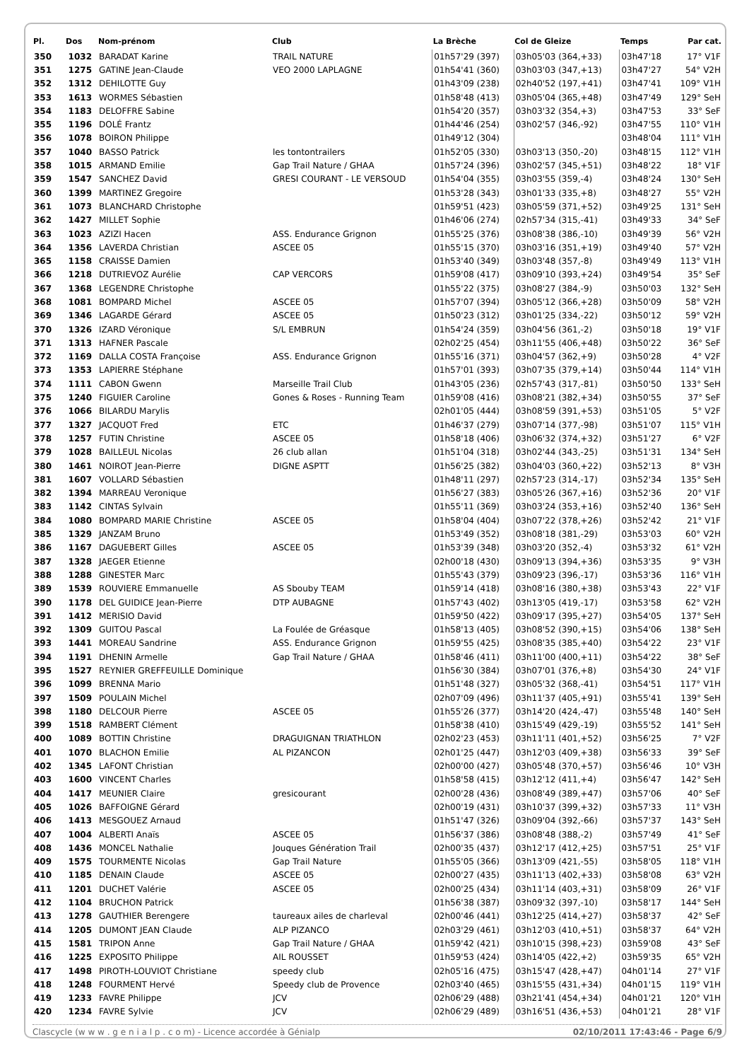| Pl. | Dos | Nom-prénom | Club | La Brèche | Col de Gleize | Temps | Par cat. |
| --- | --- | --- | --- | --- | --- | --- | --- |
| 350 | 1032 | BARADAT Karine | TRAIL NATURE | 01h57'29 (397) | 03h05'03 (364,+33) | 03h47'18 | 17° V1F |
| 351 | 1275 | GATINE Jean-Claude | VEO 2000 LAPLAGNE | 01h54'41 (360) | 03h03'03 (347,+13) | 03h47'27 | 54° V2H |
| 352 | 1312 | DEHILOTTE Guy | | 01h43'09 (238) | 02h40'52 (197,+41) | 03h47'41 | 109° V1H |
| 353 | 1613 | WORMES Sébastien | | 01h58'48 (413) | 03h05'04 (365,+48) | 03h47'49 | 129° SeH |
| 354 | 1183 | DELOFFRE Sabine | | 01h54'20 (357) | 03h03'32 (354,+3) | 03h47'53 | 33° SeF |
| 355 | 1196 | DOLÉ Frantz | | 01h44'46 (254) | 03h02'57 (346,-92) | 03h47'55 | 110° V1H |
| 356 | 1078 | BOIRON Philippe | | 01h49'12 (304) | | 03h48'04 | 111° V1H |
| 357 | 1040 | BASSO Patrick | les tontontrailers | 01h52'05 (330) | 03h03'13 (350,-20) | 03h48'15 | 112° V1H |
| 358 | 1015 | ARMAND Emilie | Gap Trail Nature / GHAA | 01h57'24 (396) | 03h02'57 (345,+51) | 03h48'22 | 18° V1F |
| 359 | 1547 | SANCHEZ David | GRESI COURANT - LE VERSOUD | 01h54'04 (355) | 03h03'55 (359,-4) | 03h48'24 | 130° SeH |
| 360 | 1399 | MARTINEZ Gregoire | | 01h53'28 (343) | 03h01'33 (335,+8) | 03h48'27 | 55° V2H |
| 361 | 1073 | BLANCHARD Christophe | | 01h59'51 (423) | 03h05'59 (371,+52) | 03h49'25 | 131° SeH |
| 362 | 1427 | MILLET Sophie | | 01h46'06 (274) | 02h57'34 (315,-41) | 03h49'33 | 34° SeF |
| 363 | 1023 | AZIZI Hacen | ASS. Endurance Grignon | 01h55'25 (376) | 03h08'38 (386,-10) | 03h49'39 | 56° V2H |
| 364 | 1356 | LAVERDA Christian | ASCEE 05 | 01h55'15 (370) | 03h03'16 (351,+19) | 03h49'40 | 57° V2H |
| 365 | 1158 | CRAISSE Damien | | 01h53'40 (349) | 03h03'48 (357,-8) | 03h49'49 | 113° V1H |
| 366 | 1218 | DUTRIEVOZ Aurélie | CAP VERCORS | 01h59'08 (417) | 03h09'10 (393,+24) | 03h49'54 | 35° SeF |
| 367 | 1368 | LEGENDRE Christophe | | 01h55'22 (375) | 03h08'27 (384,-9) | 03h50'03 | 132° SeH |
| 368 | 1081 | BOMPARD Michel | ASCEE 05 | 01h57'07 (394) | 03h05'12 (366,+28) | 03h50'09 | 58° V2H |
| 369 | 1346 | LAGARDE Gérard | ASCEE 05 | 01h50'23 (312) | 03h01'25 (334,-22) | 03h50'12 | 59° V2H |
| 370 | 1326 | IZARD Véronique | S/L EMBRUN | 01h54'24 (359) | 03h04'56 (361,-2) | 03h50'18 | 19° V1F |
| 371 | 1313 | HAFNER Pascale | | 02h02'25 (454) | 03h11'55 (406,+48) | 03h50'22 | 36° SeF |
| 372 | 1169 | DALLA COSTA Françoise | ASS. Endurance Grignon | 01h55'16 (371) | 03h04'57 (362,+9) | 03h50'28 | 4° V2F |
| 373 | 1353 | LAPIERRE Stéphane | | 01h57'01 (393) | 03h07'35 (379,+14) | 03h50'44 | 114° V1H |
| 374 | 1111 | CABON Gwenn | Marseille Trail Club | 01h43'05 (236) | 02h57'43 (317,-81) | 03h50'50 | 133° SeH |
| 375 | 1240 | FIGUIER Caroline | Gones & Roses - Running Team | 01h59'08 (416) | 03h08'21 (382,+34) | 03h50'55 | 37° SeF |
| 376 | 1066 | BILARDU Marylis | | 02h01'05 (444) | 03h08'59 (391,+53) | 03h51'05 | 5° V2F |
| 377 | 1327 | JACQUOT Fred | ETC | 01h46'37 (279) | 03h07'14 (377,-98) | 03h51'07 | 115° V1H |
| 378 | 1257 | FUTIN Christine | ASCEE 05 | 01h58'18 (406) | 03h06'32 (374,+32) | 03h51'27 | 6° V2F |
| 379 | 1028 | BAILLEUL Nicolas | 26 club allan | 01h51'04 (318) | 03h02'44 (343,-25) | 03h51'31 | 134° SeH |
| 380 | 1461 | NOIROT Jean-Pierre | DIGNE ASPTT | 01h56'25 (382) | 03h04'03 (360,+22) | 03h52'13 | 8° V3H |
| 381 | 1607 | VOLLARD Sébastien | | 01h48'11 (297) | 02h57'23 (314,-17) | 03h52'34 | 135° SeH |
| 382 | 1394 | MARREAU Veronique | | 01h56'27 (383) | 03h05'26 (367,+16) | 03h52'36 | 20° V1F |
| 383 | 1142 | CINTAS Sylvain | | 01h55'11 (369) | 03h03'24 (353,+16) | 03h52'40 | 136° SeH |
| 384 | 1080 | BOMPARD MARIE Christine | ASCEE 05 | 01h58'04 (404) | 03h07'22 (378,+26) | 03h52'42 | 21° V1F |
| 385 | 1329 | JANZAM Bruno | | 01h53'49 (352) | 03h08'18 (381,-29) | 03h53'03 | 60° V2H |
| 386 | 1167 | DAGUEBERT Gilles | ASCEE 05 | 01h53'39 (348) | 03h03'20 (352,-4) | 03h53'32 | 61° V2H |
| 387 | 1328 | JAEGER Etienne | | 02h00'18 (430) | 03h09'13 (394,+36) | 03h53'35 | 9° V3H |
| 388 | 1288 | GINESTER Marc | | 01h55'43 (379) | 03h09'23 (396,-17) | 03h53'36 | 116° V1H |
| 389 | 1539 | ROUVIERE Emmanuelle | AS Sbouby TEAM | 01h59'14 (418) | 03h08'16 (380,+38) | 03h53'43 | 22° V1F |
| 390 | 1178 | DEL GUIDICE Jean-Pierre | DTP AUBAGNE | 01h57'43 (402) | 03h13'05 (419,-17) | 03h53'58 | 62° V2H |
| 391 | 1412 | MERISIO David | | 01h59'50 (422) | 03h09'17 (395,+27) | 03h54'05 | 137° SeH |
| 392 | 1309 | GUITOU Pascal | La Foulée de Gréasque | 01h58'13 (405) | 03h08'52 (390,+15) | 03h54'06 | 138° SeH |
| 393 | 1441 | MOREAU Sandrine | ASS. Endurance Grignon | 01h59'55 (425) | 03h08'35 (385,+40) | 03h54'22 | 23° V1F |
| 394 | 1191 | DHENIN Armelle | Gap Trail Nature / GHAA | 01h58'46 (411) | 03h11'00 (400,+11) | 03h54'22 | 38° SeF |
| 395 | 1527 | REYNIER GREFFEUILLE Dominique | | 01h56'30 (384) | 03h07'01 (376,+8) | 03h54'30 | 24° V1F |
| 396 | 1099 | BRENNA Mario | | 01h51'48 (327) | 03h05'32 (368,-41) | 03h54'51 | 117° V1H |
| 397 | 1509 | POULAIN Michel | | 02h07'09 (496) | 03h11'37 (405,+91) | 03h55'41 | 139° SeH |
| 398 | 1180 | DELCOUR Pierre | ASCEE 05 | 01h55'26 (377) | 03h14'20 (424,-47) | 03h55'48 | 140° SeH |
| 399 | 1518 | RAMBERT Clément | | 01h58'38 (410) | 03h15'49 (429,-19) | 03h55'52 | 141° SeH |
| 400 | 1089 | BOTTIN Christine | DRAGUIGNAN TRIATHLON | 02h02'23 (453) | 03h11'11 (401,+52) | 03h56'25 | 7° V2F |
| 401 | 1070 | BLACHON Emilie | AL PIZANCON | 02h01'25 (447) | 03h12'03 (409,+38) | 03h56'33 | 39° SeF |
| 402 | 1345 | LAFONT Christian | | 02h00'00 (427) | 03h05'48 (370,+57) | 03h56'46 | 10° V3H |
| 403 | 1600 | VINCENT Charles | | 01h58'58 (415) | 03h12'12 (411,+4) | 03h56'47 | 142° SeH |
| 404 | 1417 | MEUNIER Claire | gresicourant | 02h00'28 (436) | 03h08'49 (389,+47) | 03h57'06 | 40° SeF |
| 405 | 1026 | BAFFOIGNE Gérard | | 02h00'19 (431) | 03h10'37 (399,+32) | 03h57'33 | 11° V3H |
| 406 | 1413 | MESGOUEZ Arnaud | | 01h51'47 (326) | 03h09'04 (392,-66) | 03h57'37 | 143° SeH |
| 407 | 1004 | ALBERTI Anaïs | ASCEE 05 | 01h56'37 (386) | 03h08'48 (388,-2) | 03h57'49 | 41° SeF |
| 408 | 1436 | MONCEL Nathalie | Jouques Génération Trail | 02h00'35 (437) | 03h12'17 (412,+25) | 03h57'51 | 25° V1F |
| 409 | 1575 | TOURMENTE Nicolas | Gap Trail Nature | 01h55'05 (366) | 03h13'09 (421,-55) | 03h58'05 | 118° V1H |
| 410 | 1185 | DENAIN Claude | ASCEE 05 | 02h00'27 (435) | 03h11'13 (402,+33) | 03h58'08 | 63° V2H |
| 411 | 1201 | DUCHET Valérie | ASCEE 05 | 02h00'25 (434) | 03h11'14 (403,+31) | 03h58'09 | 26° V1F |
| 412 | 1104 | BRUCHON Patrick | | 01h56'38 (387) | 03h09'32 (397,-10) | 03h58'17 | 144° SeH |
| 413 | 1278 | GAUTHIER Berengere | taureaux ailes de charleval | 02h00'46 (441) | 03h12'25 (414,+27) | 03h58'37 | 42° SeF |
| 414 | 1205 | DUMONT JEAN Claude | ALP PIZANCO | 02h03'29 (461) | 03h12'03 (410,+51) | 03h58'37 | 64° V2H |
| 415 | 1581 | TRIPON Anne | Gap Trail Nature / GHAA | 01h59'42 (421) | 03h10'15 (398,+23) | 03h59'08 | 43° SeF |
| 416 | 1225 | EXPOSITO Philippe | AIL ROUSSET | 01h59'53 (424) | 03h14'05 (422,+2) | 03h59'35 | 65° V2H |
| 417 | 1498 | PIROTH-LOUVIOT Christiane | speedy club | 02h05'16 (475) | 03h15'47 (428,+47) | 04h01'14 | 27° V1F |
| 418 | 1248 | FOURMENT Hervé | Speedy club de Provence | 02h03'40 (465) | 03h15'55 (431,+34) | 04h01'15 | 119° V1H |
| 419 | 1233 | FAVRE Philippe | JCV | 02h06'29 (488) | 03h21'41 (454,+34) | 04h01'21 | 120° V1H |
| 420 | 1234 | FAVRE Sylvie | JCV | 02h06'29 (489) | 03h16'51 (436,+53) | 04h01'21 | 28° V1F |
Clascycle (w w w . g e n i a l p . c o m) - Licence accordée à Génialp 02/10/2011 17:43:46 - Page 6/9